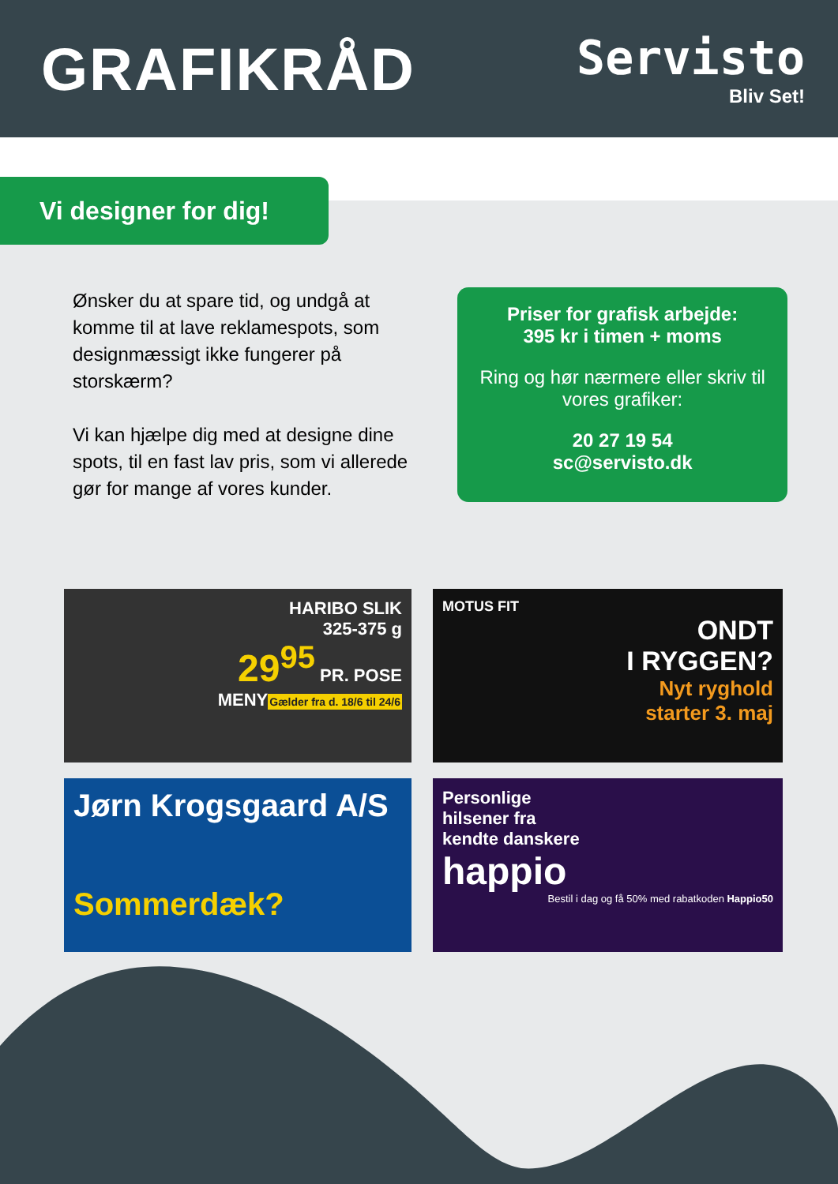GRAFIKRÅD
Servisto
Bliv Set!
Vi designer for dig!
Ønsker du at spare tid, og undgå at komme til at lave reklamespots, som designmæssigt ikke fungerer på storskærm?
Vi kan hjælpe dig med at designe dine spots, til en fast lav pris, som vi allerede gør for mange af vores kunder.
Priser for grafisk arbejde:
395 kr i timen + moms
Ring og hør nærmere eller skriv til vores grafiker:
20 27 19 54
sc@servisto.dk
HARIBO SLIK
325-375 g
29<sup>95</sup> PR. POSE
MENY
Gælder fra d. 18/6 til 24/6
MOTUS FIT
ONDT
I RYGGEN?
Nyt ryghold
starter 3. maj
Jørn Krogsgaard A/S
Sommerdæk?
Personlige
hilsener fra
kendte danskere
happio
Bestil i dag og få 50% med rabatkoden Happio50